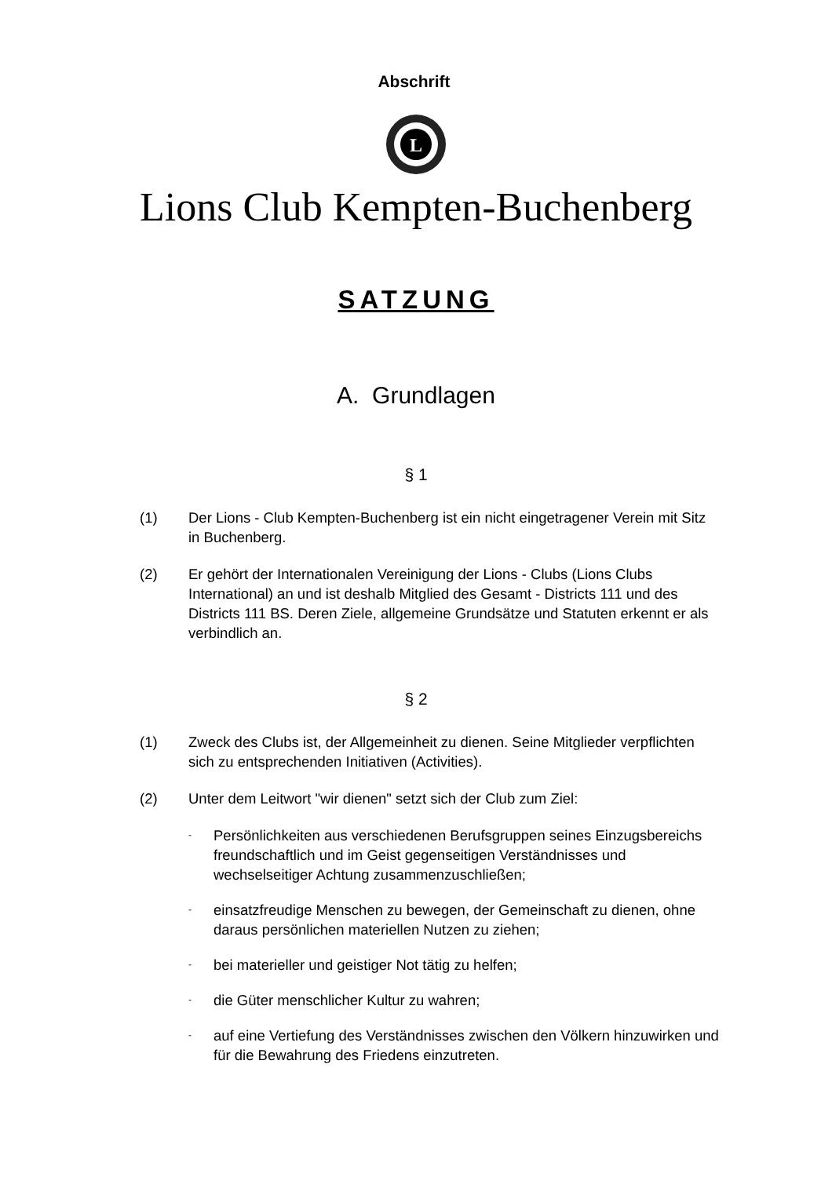Abschrift
L
Lions Club Kempten-Buchenberg
SATZUNG
A. Grundlagen
§ 1
(1) Der Lions - Club Kempten-Buchenberg ist ein nicht eingetragener Verein mit Sitz in Buchenberg.
(2) Er gehört der Internationalen Vereinigung der Lions - Clubs (Lions Clubs International) an und ist deshalb Mitglied des Gesamt - Districts 111 und des Districts 111 BS. Deren Ziele, allgemeine Grundsätze und Statuten erkennt er als verbindlich an.
§ 2
(1) Zweck des Clubs ist, der Allgemeinheit zu dienen. Seine Mitglieder verpflichten sich zu entsprechenden Initiativen (Activities).
(2) Unter dem Leitwort "wir dienen" setzt sich der Club zum Ziel:
-
Persönlichkeiten aus verschiedenen Berufsgruppen seines Einzugsbereichs freundschaftlich und im Geist gegenseitigen Verständnisses und wechselseitiger Achtung zusammenzuschließen;
-
einsatzfreudige Menschen zu bewegen, der Gemeinschaft zu dienen, ohne daraus persönlichen materiellen Nutzen zu ziehen;
-
bei materieller und geistiger Not tätig zu helfen;
-
die Güter menschlicher Kultur zu wahren;
-
auf eine Vertiefung des Verständnisses zwischen den Völkern hinzuwirken und für die Bewahrung des Friedens einzutreten.